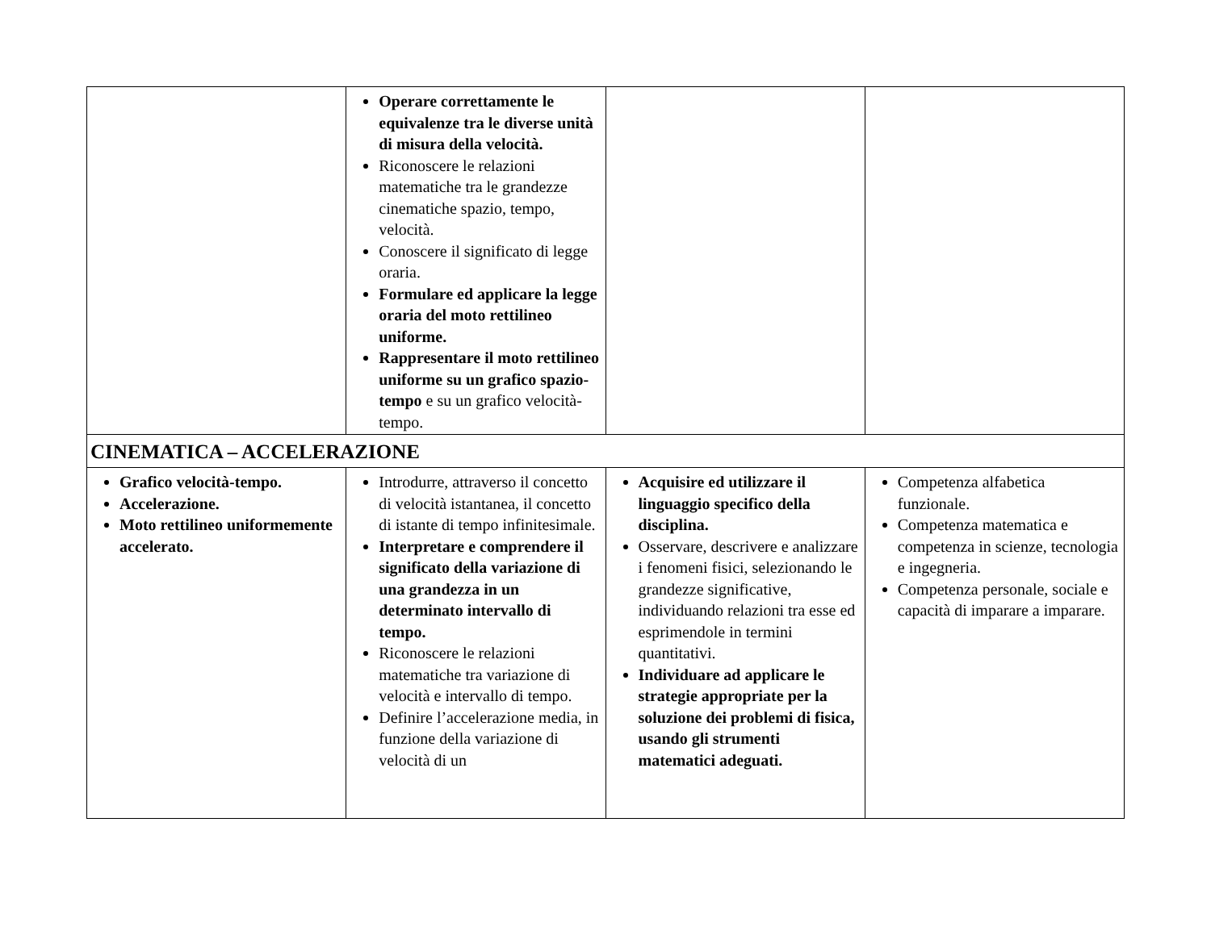| | Operare correttamente le equivalenze tra le diverse unità di misura della velocità. Riconoscere le relazioni matematiche tra le grandezze cinematiche spazio, tempo, velocità. Conoscere il significato di legge oraria. Formulare ed applicare la legge oraria del moto rettilineo uniforme. Rappresentare il moto rettilineo uniforme su un grafico spazio-tempo e su un grafico velocità-tempo. | | |
| CINEMATICA – ACCELERAZIONE | | | |
| Grafico velocità-tempo. Accelerazione. Moto rettilineo uniformemente accelerato. | Introdurre, attraverso il concetto di velocità istantanea, il concetto di istante di tempo infinitesimale. Interpretare e comprendere il significato della variazione di una grandezza in un determinato intervallo di tempo. Riconoscere le relazioni matematiche tra variazione di velocità e intervallo di tempo. Definire l’accelerazione media, in funzione della variazione di velocità di un | Acquisire ed utilizzare il linguaggio specifico della disciplina. Osservare, descrivere e analizzare i fenomeni fisici, selezionando le grandezze significative, individuando relazioni tra esse ed esprimendole in termini quantitativi. Individuare ad applicare le strategie appropriate per la soluzione dei problemi di fisica, usando gli strumenti matematici adeguati. | Competenza alfabetica funzionale. Competenza matematica e competenza in scienze, tecnologia e ingegneria. Competenza personale, sociale e capacità di imparare a imparare. |